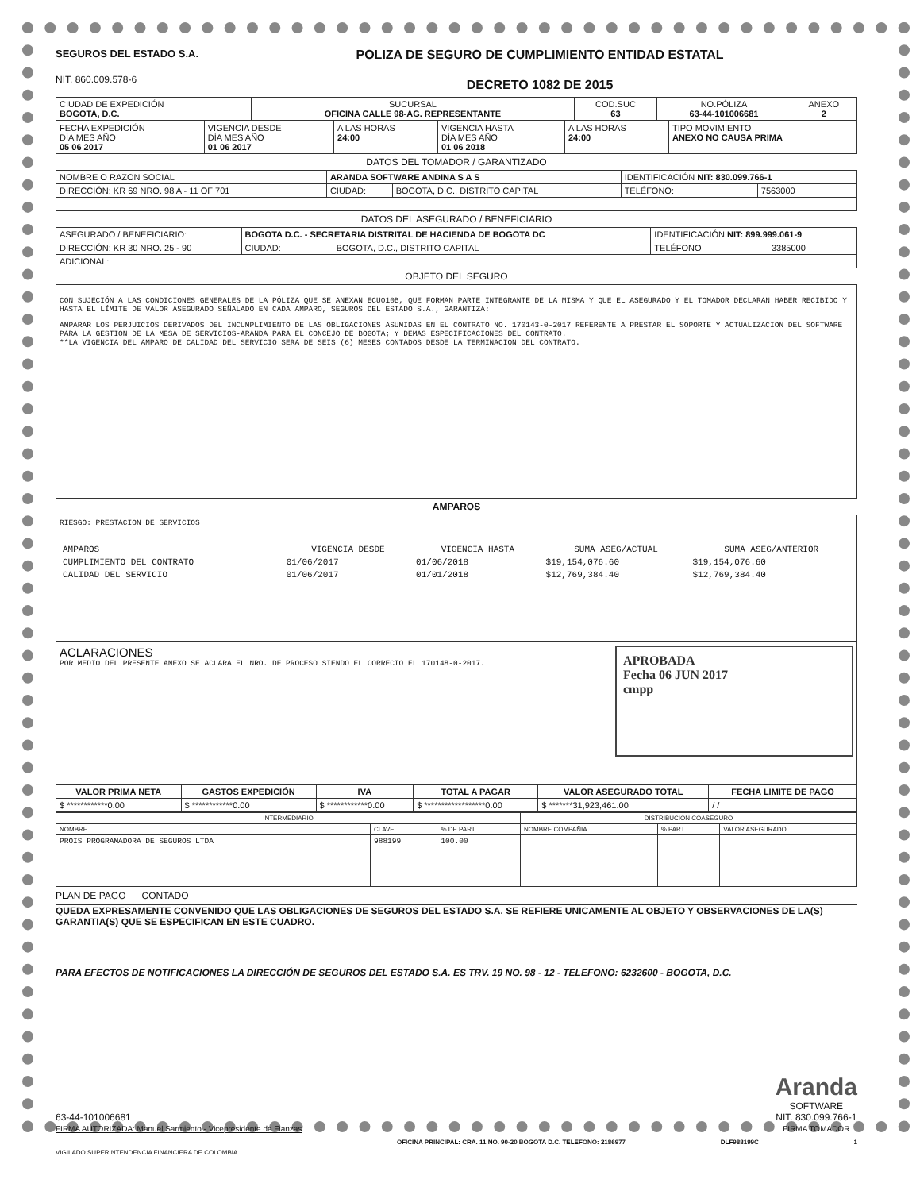SEGUROS DEL ESTADO S.A.
NIT. 860.009.578-6
POLIZA DE SEGURO DE CUMPLIMIENTO ENTIDAD ESTATAL
DECRETO 1082 DE 2015
| CIUDAD DE EXPEDICIÓN BOGOTA, D.C. | SUCURSAL OFICINA CALLE 98-AG. REPRESENTANTE | COD.SUC 63 | NO.PÓLIZA 63-44-101006681 | ANEXO 2 |
| FECHA EXPEDICIÓN DÍA MES AÑO 05 06 2017 | VIGENCIA DESDE DÍA MES AÑO 01 06 2017 | A LAS HORAS 24:00 | VIGENCIA HASTA DÍA MES AÑO 01 06 2018 | A LAS HORAS 24:00 | TIPO MOVIMIENTO ANEXO NO CAUSA PRIMA |
DATOS DEL TOMADOR / GARANTIZADO
| NOMBRE O RAZON SOCIAL | ARANDA SOFTWARE ANDINA S A S | | | IDENTIFICACIÓN NIT: 830.099.766-1 | |
| DIRECCIÓN: KR 69 NRO. 98 A - 11 OF 701 | | CIUDAD: | BOGOTA, D.C., DISTRITO CAPITAL | TELÉFONO: | 7563000 |
DATOS DEL ASEGURADO / BENEFICIARIO
| ASEGURADO / BENEFICIARIO: | BOGOTA D.C. - SECRETARIA DISTRITAL DE HACIENDA DE BOGOTA DC | | | IDENTIFICACIÓN NIT: 899.999.061-9 | |
| DIRECCIÓN: KR 30 NRO. 25 - 90 | | CIUDAD: | BOGOTA, D.C., DISTRITO CAPITAL | TELÉFONO | 3385000 |
| ADICIONAL: | | | | | |
OBJETO DEL SEGURO
CON SUJECIÓN A LAS CONDICIONES GENERALES DE LA PÓLIZA QUE SE ANEXAN ECU010B, QUE FORMAN PARTE INTEGRANTE DE LA MISMA Y QUE EL ASEGURADO Y EL TOMADOR DECLARAN HABER RECIBIDO Y HASTA EL LÍMITE DE VALOR ASEGURADO SEÑALADO EN CADA AMPARO, SEGUROS DEL ESTADO S.A., GARANTIZA:
AMPARAR LOS PERJUICIOS DERIVADOS DEL INCUMPLIMIENTO DE LAS OBLIGACIONES ASUMIDAS EN EL CONTRATO NO. 170143-0-2017 REFERENTE A PRESTAR EL SOPORTE Y ACTUALIZACION DEL SOFTWARE PARA LA GESTION DE LA MESA DE SERVICIOS-ARANDA PARA EL CONCEJO DE BOGOTA; Y DEMAS ESPECIFICACIONES DEL CONTRATO.
**LA VIGENCIA DEL AMPARO DE CALIDAD DEL SERVICIO SERA DE SEIS (6) MESES CONTADOS DESDE LA TERMINACION DEL CONTRATO.
AMPAROS
RIESGO: PRESTACION DE SERVICIOS
| AMPAROS | VIGENCIA DESDE | VIGENCIA HASTA | SUMA ASEG/ACTUAL | SUMA ASEG/ANTERIOR |
| --- | --- | --- | --- | --- |
| CUMPLIMIENTO DEL CONTRATO | 01/06/2017 | 01/06/2018 | $19,154,076.60 | $19,154,076.60 |
| CALIDAD DEL SERVICIO | 01/06/2017 | 01/01/2018 | $12,769,384.40 | $12,769,384.40 |
ACLARACIONES
POR MEDIO DEL PRESENTE ANEXO SE ACLARA EL NRO. DE PROCESO SIENDO EL CORRECTO EL 170148-0-2017.
APROBADA
Fecha 06 JUN 2017
cmpp
| VALOR PRIMA NETA | GASTOS EXPEDICIÓN | IVA | TOTAL A PAGAR | VALOR ASEGURADO TOTAL | FECHA LIMITE DE PAGO |
| --- | --- | --- | --- | --- | --- |
| $ ************0.00 | $ ************0.00 | $ ************0.00 | $ ******************0.00 | $ *******31,923,461.00 | / / |
| INTERMEDIARIO | | | DISTRIBUCION COASEGURO | | |
| NOMBRE | CLAVE | % DE PART. | NOMBRE COMPAÑIA | % PART. | VALOR ASEGURADO |
| PROIS PROGRAMADORA DE SEGUROS LTDA | 988199 | 100.00 | | | |
PLAN DE PAGO CONTADO
QUEDA EXPRESAMENTE CONVENIDO QUE LAS OBLIGACIONES DE SEGUROS DEL ESTADO S.A. SE REFIERE UNICAMENTE AL OBJETO Y OBSERVACIONES DE LA(S) GARANTIA(S) QUE SE ESPECIFICAN EN ESTE CUADRO.
PARA EFECTOS DE NOTIFICACIONES LA DIRECCIÓN DE SEGUROS DEL ESTADO S.A. ES TRV. 19 NO. 98 - 12 - TELEFONO: 6232600 - BOGOTA, D.C.
63-44-101006681
FIRMA AUTORIZADA: Manuel Sarmiento - Vicepresidente de Fianzas
Aranda
SOFTWARE
NIT. 830.099.766-1
FIRMA TOMADOR
OFICINA PRINCIPAL: CRA. 11 NO. 90-20 BOGOTA D.C. TELEFONO: 2186977 DLF988199C 1
VIGILADO SUPERINTENDENCIA FINANCIERA DE COLOMBIA